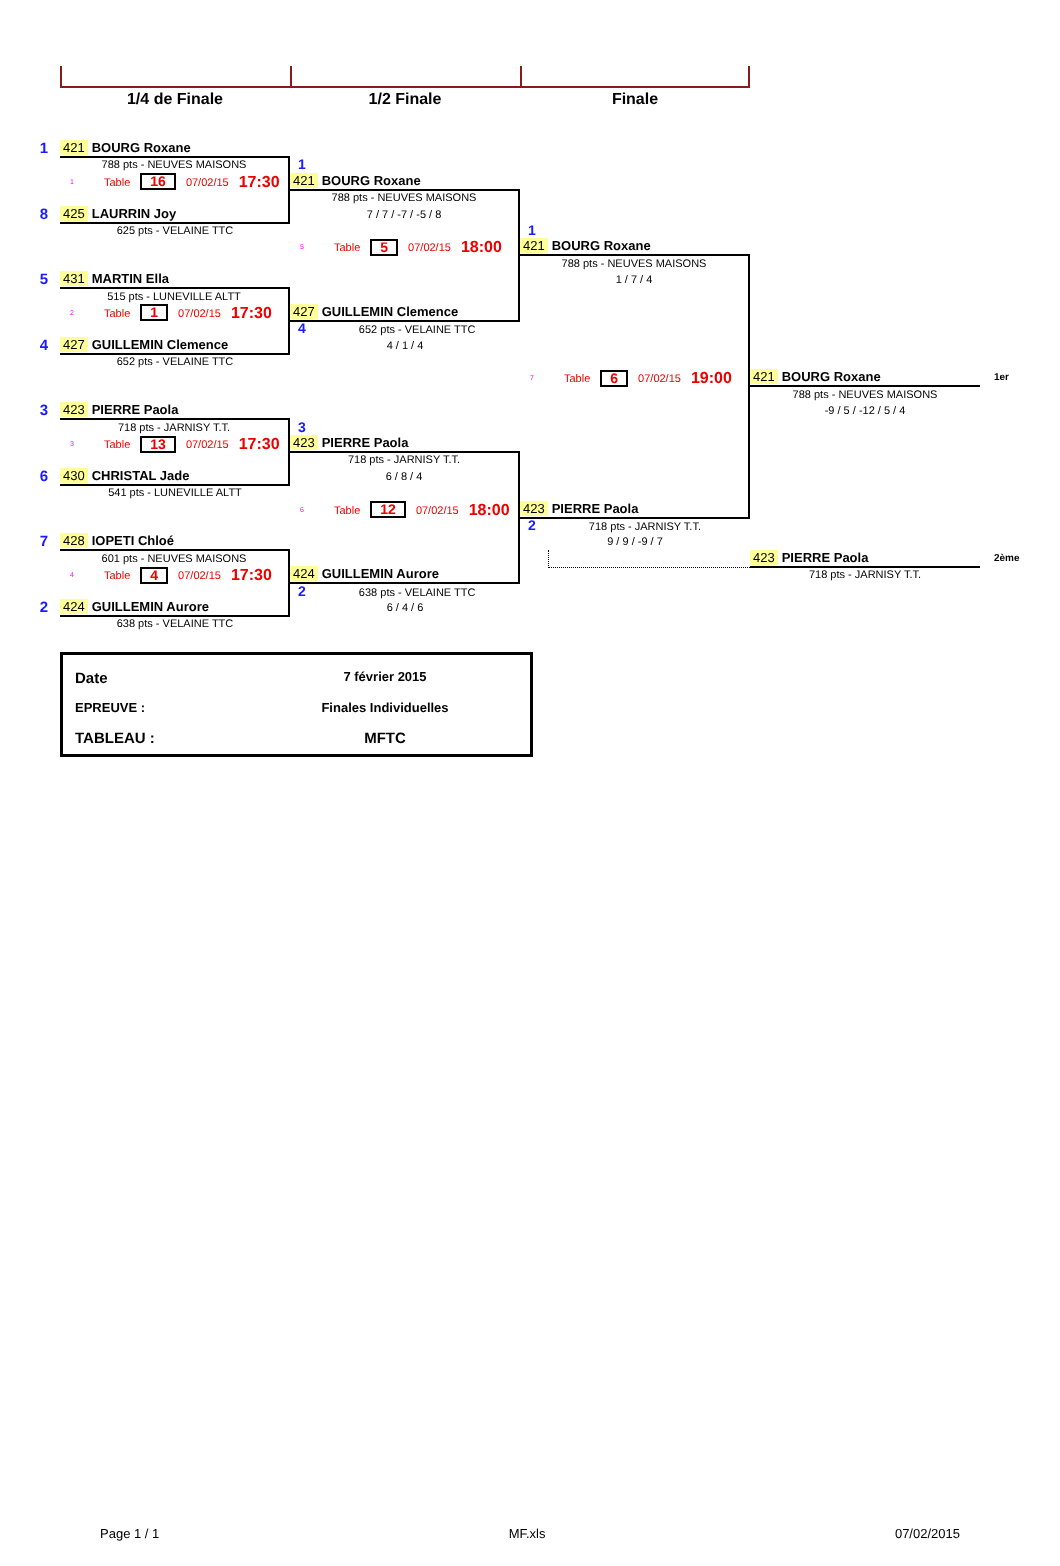1/4 de Finale
1/2 Finale
Finale
1
421 BOURG Roxane
788 pts - NEUVES MAISONS
1
1 Table 16 07/02/15 17:30
421 BOURG Roxane
788 pts - NEUVES MAISONS
8
425 LAURRIN Joy
7 / 7 / -7 / -5 / 8
625 pts - VELAINE TTC
1
5 Table 5 07/02/15 18:00
421 BOURG Roxane
788 pts - NEUVES MAISONS
5
431 MARTIN Ella
1 / 7 / 4
515 pts - LUNEVILLE ALTT
2 Table 1 07/02/15 17:30
427 GUILLEMIN Clemence
4 652 pts - VELAINE TTC
4
427 GUILLEMIN Clemence
4 / 1 / 4
652 pts - VELAINE TTC
7 Table 6 07/02/15 19:00
421 BOURG Roxane
1er
788 pts - NEUVES MAISONS
3
423 PIERRE Paola
-9 / 5 / -12 / 5 / 4
718 pts - JARNISY T.T.
3
3 Table 13 07/02/15 17:30
423 PIERRE Paola
718 pts - JARNISY T.T.
6
430 CHRISTAL Jade
6 / 8 / 4
541 pts - LUNEVILLE ALTT
6 Table 12 07/02/15 18:00
423 PIERRE Paola
2 718 pts - JARNISY T.T.
7
428 IOPETI Chloé
9 / 9 / -9 / 7
601 pts - NEUVES MAISONS
423 PIERRE Paola
2ème
4 Table 4 07/02/15 17:30
424 GUILLEMIN Aurore
718 pts - JARNISY T.T.
2 638 pts - VELAINE TTC
2
424 GUILLEMIN Aurore
6 / 4 / 6
638 pts - VELAINE TTC
Date
7 février 2015
EPREUVE :
Finales Individuelles
TABLEAU :
MFTC
Page 1 / 1 MF.xls 07/02/2015